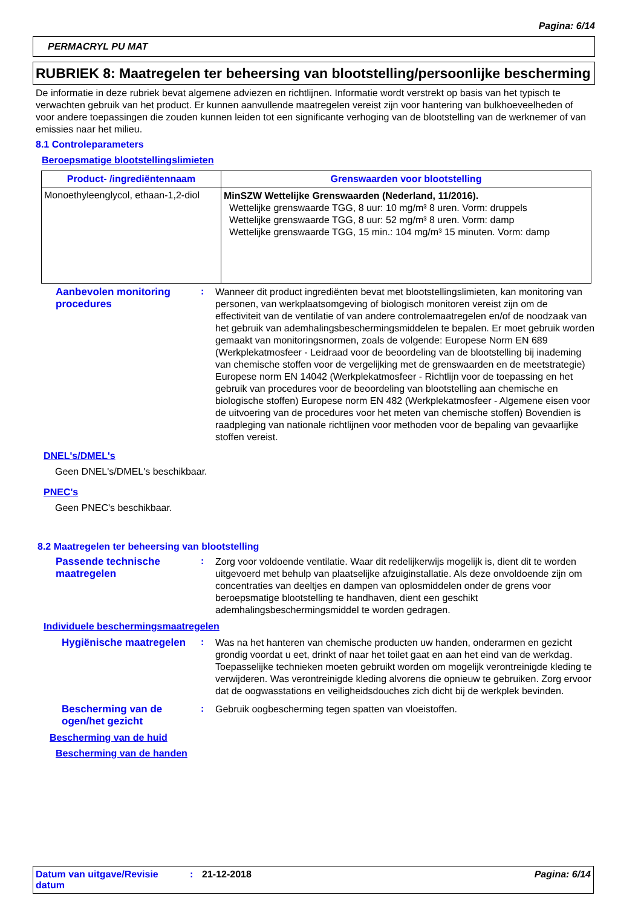Pagina: 6/14
PERMACRYL PU MAT
RUBRIEK 8: Maatregelen ter beheersing van blootstelling/persoonlijke bescherming
De informatie in deze rubriek bevat algemene adviezen en richtlijnen. Informatie wordt verstrekt op basis van het typisch te verwachten gebruik van het product. Er kunnen aanvullende maatregelen vereist zijn voor hantering van bulkhoeveelheden of voor andere toepassingen die zouden kunnen leiden tot een significante verhoging van de blootstelling van de werknemer of van emissies naar het milieu.
8.1 Controleparameters
Beroepsmatige blootstellingslimieten
| Product- /ingrediëntennaam | Grenswaarden voor blootstelling |
| --- | --- |
| Monoethyleenglycol, ethaan-1,2-diol | MinSZW Wettelijke Grenswaarden (Nederland, 11/2016). Wettelijke grenswaarde TGG, 8 uur: 10 mg/m³ 8 uren. Vorm: druppels Wettelijke grenswaarde TGG, 8 uur: 52 mg/m³ 8 uren. Vorm: damp Wettelijke grenswaarde TGG, 15 min.: 104 mg/m³ 15 minuten. Vorm: damp |
Aanbevolen monitoring procedures
:
Wanneer dit product ingrediënten bevat met blootstellingslimieten, kan monitoring van personen, van werkplaatsomgeving of biologisch monitoren vereist zijn om de effectiviteit van de ventilatie of van andere controlemaatregelen en/of de noodzaak van het gebruik van ademhalingsbeschermingsmiddelen te bepalen. Er moet gebruik worden gemaakt van monitoringsnormen, zoals de volgende: Europese Norm EN 689 (Werkplekatmosfeer - Leidraad voor de beoordeling van de blootstelling bij inademing van chemische stoffen voor de vergelijking met de grenswaarden en de meetstrategie) Europese norm EN 14042 (Werkplekatmosfeer - Richtlijn voor de toepassing en het gebruik van procedures voor de beoordeling van blootstelling aan chemische en biologische stoffen) Europese norm EN 482 (Werkplekatmosfeer - Algemene eisen voor de uitvoering van de procedures voor het meten van chemische stoffen) Bovendien is raadpleging van nationale richtlijnen voor methoden voor de bepaling van gevaarlijke stoffen vereist.
DNEL's/DMEL's
Geen DNEL's/DMEL's beschikbaar.
PNEC's
Geen PNEC's beschikbaar.
8.2 Maatregelen ter beheersing van blootstelling
Passende technische maatregelen
:
Zorg voor voldoende ventilatie. Waar dit redelijkerwijs mogelijk is, dient dit te worden uitgevoerd met behulp van plaatselijke afzuiginstallatie. Als deze onvoldoende zijn om concentraties van deeltjes en dampen van oplosmiddelen onder de grens voor beroepsmatige blootstelling te handhaven, dient een geschikt ademhalingsbeschermingsmiddel te worden gedragen.
Individuele beschermingsmaatregelen
Hygiënische maatregelen
:
Was na het hanteren van chemische producten uw handen, onderarmen en gezicht grondig voordat u eet, drinkt of naar het toilet gaat en aan het eind van de werkdag. Toepasselijke technieken moeten gebruikt worden om mogelijk verontreinigde kleding te verwijderen. Was verontreinigde kleding alvorens die opnieuw te gebruiken. Zorg ervoor dat de oogwasstations en veiligheidsdouches zich dicht bij de werkplek bevinden.
Bescherming van de ogen/het gezicht
:
Gebruik oogbescherming tegen spatten van vloeistoffen.
Bescherming van de huid
Bescherming van de handen
Datum van uitgave/Revisie datum
: 21-12-2018 Pagina: 6/14